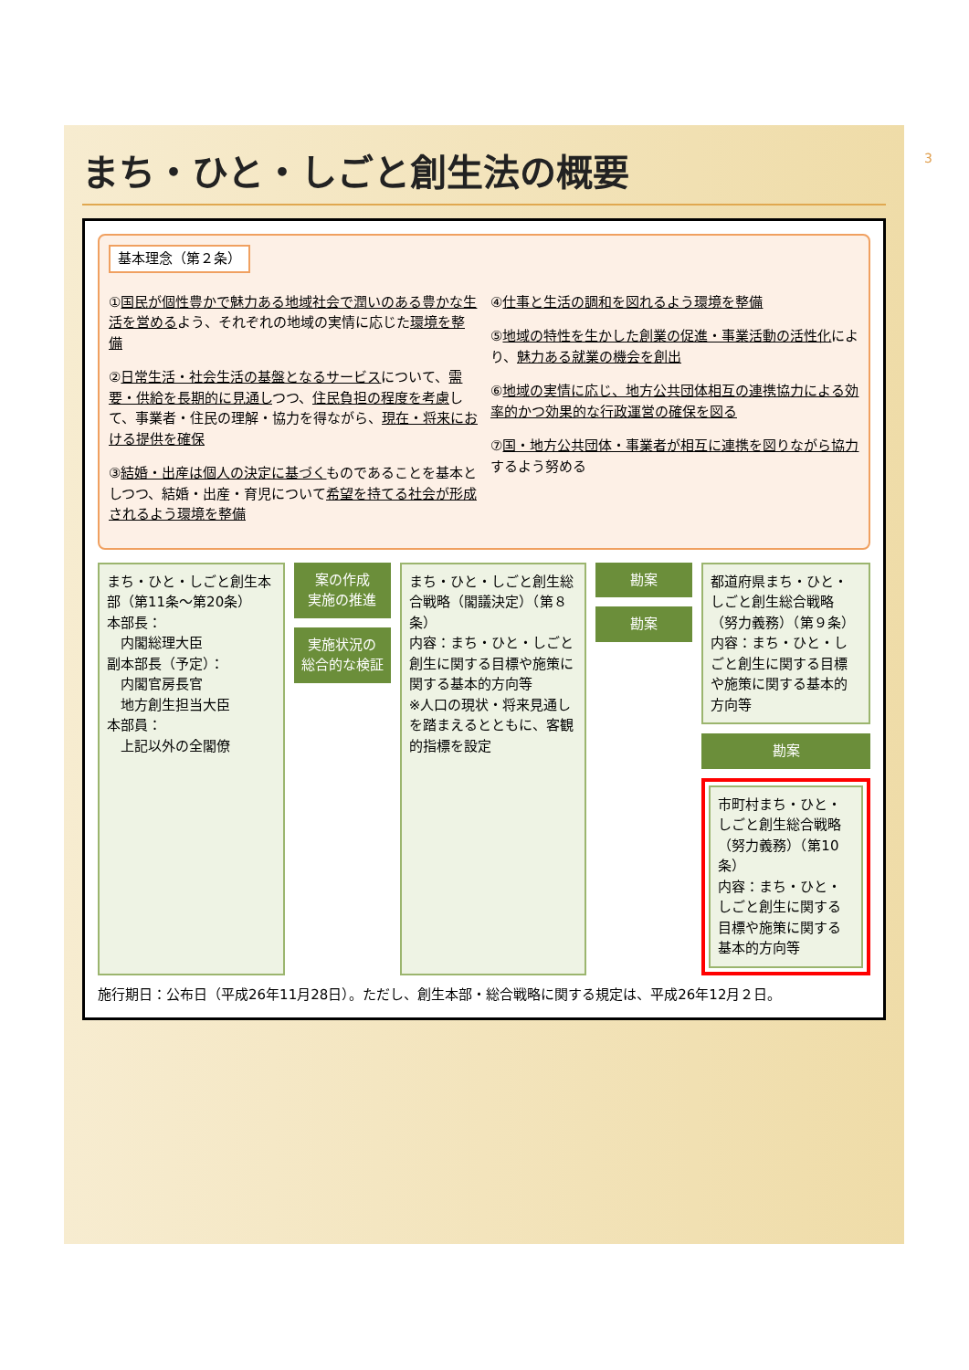まち・ひと・しごと創生法の概要
基本理念（第２条）
①国民が個性豊かで魅力ある地域社会で潤いのある豊かな生活を営めるよう、それぞれの地域の実情に応じた環境を整備
②日常生活・社会生活の基盤となるサービスについて、需要・供給を長期的に見通しつつ、住民負担の程度を考慮して、事業者・住民の理解・協力を得ながら、現在・将来における提供を確保
③結婚・出産は個人の決定に基づくものであることを基本としつつ、結婚・出産・育児について希望を持てる社会が形成されるよう環境を整備
④仕事と生活の調和を図れるよう環境を整備
⑤地域の特性を生かした創業の促進・事業活動の活性化により、魅力ある就業の機会を創出
⑥地域の実情に応じ、地方公共団体相互の連携協力による効率的かつ効果的な行政運営の確保を図る
⑦国・地方公共団体・事業者が相互に連携を図りながら協力するよう努める
まち・ひと・しごと創生本部（第11条～第20条）
本部長：
　内閣総理大臣
副本部長（予定）：
　内閣官房長官
　地方創生担当大臣
本部員：
　上記以外の全閣僚
案の作成
実施の推進
実施状況の
総合的な検証
まち・ひと・しごと創生総合戦略（閣議決定）（第８条）
内容：まち・ひと・しごと創生に関する目標や施策に関する基本的方向等
※人口の現状・将来見通しを踏まえるとともに、客観的指標を設定
勘案
勘案
都道府県まち・ひと・しごと創生総合戦略（努力義務）（第９条）
内容：まち・ひと・しごと創生に関する目標や施策に関する基本的方向等
勘案
市町村まち・ひと・しごと創生総合戦略（努力義務）（第10条）
内容：まち・ひと・しごと創生に関する目標や施策に関する基本的方向等
施行期日：公布日（平成26年11月28日）。ただし、創生本部・総合戦略に関する規定は、平成26年12月２日。
3